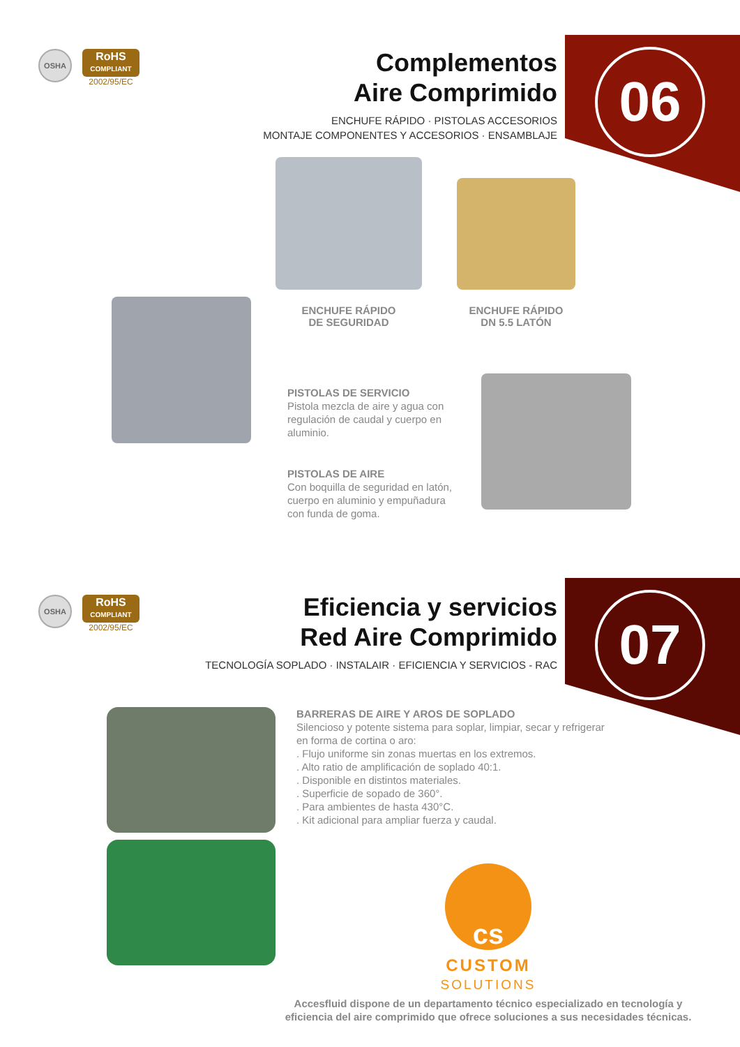OSHA
RoHS
COMPLIANT
2002/95/EC
Complementos
Aire Comprimido
ENCHUFE RÁPIDO · PISTOLAS ACCESORIOS
MONTAJE COMPONENTES Y ACCESORIOS · ENSAMBLAJE
06
ENCHUFE RÁPIDO
DE SEGURIDAD
ENCHUFE RÁPIDO
DN 5.5 LATÓN
PISTOLAS DE SERVICIO
Pistola mezcla de aire y agua con regulación de caudal y cuerpo en aluminio.
PISTOLAS DE AIRE
Con boquilla de seguridad en latón, cuerpo en aluminio y empuñadura con funda de goma.
OSHA
RoHS
COMPLIANT
2002/95/EC
Eficiencia y servicios
Red Aire Comprimido
TECNOLOGÍA SOPLADO · INSTALAIR · EFICIENCIA Y SERVICIOS - RAC
07
BARRERAS DE AIRE Y AROS DE SOPLADO
Silencioso y potente sistema para soplar, limpiar, secar y refrigerar en forma de cortina o aro:
. Flujo uniforme sin zonas muertas en los extremos.
. Alto ratio de amplificación de soplado 40:1.
. Disponible en distintos materiales.
. Superficie de sopado de 360°.
. Para ambientes de hasta 430°C.
. Kit adicional para ampliar fuerza y caudal.
cs
CUSTOM
SOLUTIONS
Accesfluid dispone de un departamento técnico especializado en tecnología y eficiencia del aire comprimido que ofrece soluciones a sus necesidades técnicas.